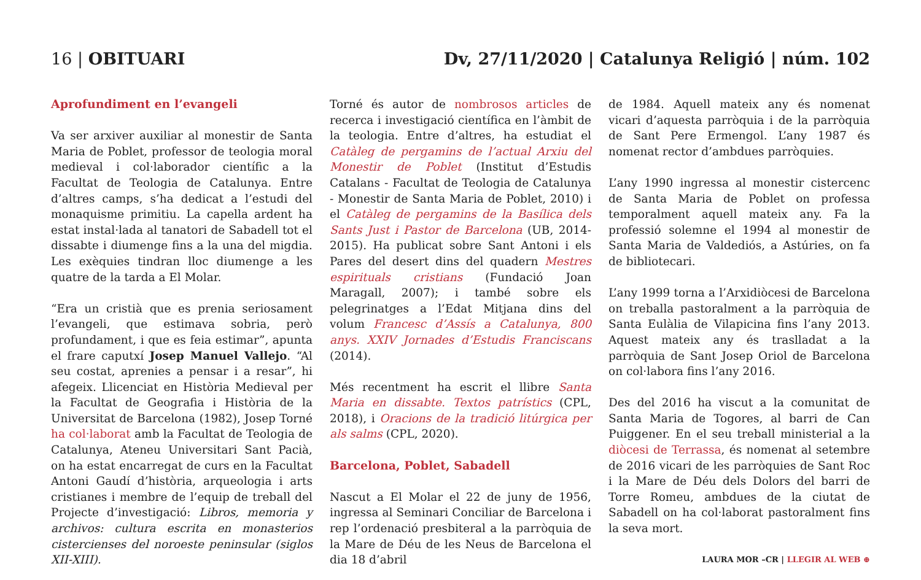16 | OBITUARI Dv, 27/11/2020 | Catalunya Religió | núm. 102
Aprofundiment en l’evangeli
Va ser arxiver auxiliar al monestir de Santa Maria de Poblet, professor de teologia moral medieval i col·laborador científic a la Facultat de Teologia de Catalunya. Entre d’altres camps, s’ha dedicat a l’estudi del monaquisme primitiu. La capella ardent ha estat instal·lada al tanatori de Sabadell tot el dissabte i diumenge fins a la una del migdia. Les exèquies tindran lloc diumenge a les quatre de la tarda a El Molar.
“Era un cristià que es prenia seriosament l’evangeli, que estimava sobria, però profundament, i que es feia estimar”, apunta el frare caputxí Josep Manuel Vallejo. “Al seu costat, aprenies a pensar i a resar”, hi afegeix. Llicenciat en Història Medieval per la Facultat de Geografia i Història de la Universitat de Barcelona (1982), Josep Torné ha col·laborat amb la Facultat de Teologia de Catalunya, Ateneu Universitari Sant Pacià, on ha estat encarregat de curs en la Facultat Antoni Gaudí d’història, arqueologia i arts cristianes i membre de l’equip de treball del Projecte d’investigació: Libros, memoria y archivos: cultura escrita en monasterios cistercienses del noroeste peninsular (siglos XII-XIII).
Torné és autor de nombrosos articles de recerca i investigació científica en l’àmbit de la teologia. Entre d’altres, ha estudiat el Catàleg de pergamins de l’actual Arxiu del Monestir de Poblet (Institut d’Estudis Catalans - Facultat de Teologia de Catalunya - Monestir de Santa Maria de Poblet, 2010) i el Catàleg de pergamins de la Basílica dels Sants Just i Pastor de Barcelona (UB, 2014-2015). Ha publicat sobre Sant Antoni i els Pares del desert dins del quadern Mestres espirituals cristians (Fundació Joan Maragall, 2007); i també sobre els pelegrinatges a l’Edat Mitjana dins del volum Francesc d’Assís a Catalunya, 800 anys. XXIV Jornades d’Estudis Franciscans (2014).
Més recentment ha escrit el llibre Santa Maria en dissabte. Textos patrístics (CPL, 2018), i Oracions de la tradició litúrgica per als salms (CPL, 2020).
Barcelona, Poblet, Sabadell
Nascut a El Molar el 22 de juny de 1956, ingressa al Seminari Conciliar de Barcelona i rep l’ordenació presbiteral a la parròquia de la Mare de Déu de les Neus de Barcelona el dia 18 d’abril
de 1984. Aquell mateix any és nomenat vicari d’aquesta parròquia i de la parròquia de Sant Pere Ermengol. L’any 1987 és nomenat rector d’ambdues parròquies.
L’any 1990 ingressa al monestir cistercenc de Santa Maria de Poblet on professa temporalment aquell mateix any. Fa la professió solemne el 1994 al monestir de Santa Maria de Valdediós, a Astúries, on fa de bibliotecari.
L’any 1999 torna a l’Arxidiòcesi de Barcelona on treballa pastoralment a la parròquia de Santa Eulàlia de Vilapicina fins l’any 2013. Aquest mateix any és traslladat a la parròquia de Sant Josep Oriol de Barcelona on col·labora fins l’any 2016.
Des del 2016 ha viscut a la comunitat de Santa Maria de Togores, al barri de Can Puiggener. En el seu treball ministerial a la diòcesi de Terrassa, és nomenat al setembre de 2016 vicari de les parròquies de Sant Roc i la Mare de Déu dels Dolors del barri de Torre Romeu, ambdues de la ciutat de Sabadell on ha col·laborat pastoralment fins la seva mort.
LAURA MOR –CR | LLEGIR AL WEB ⊕